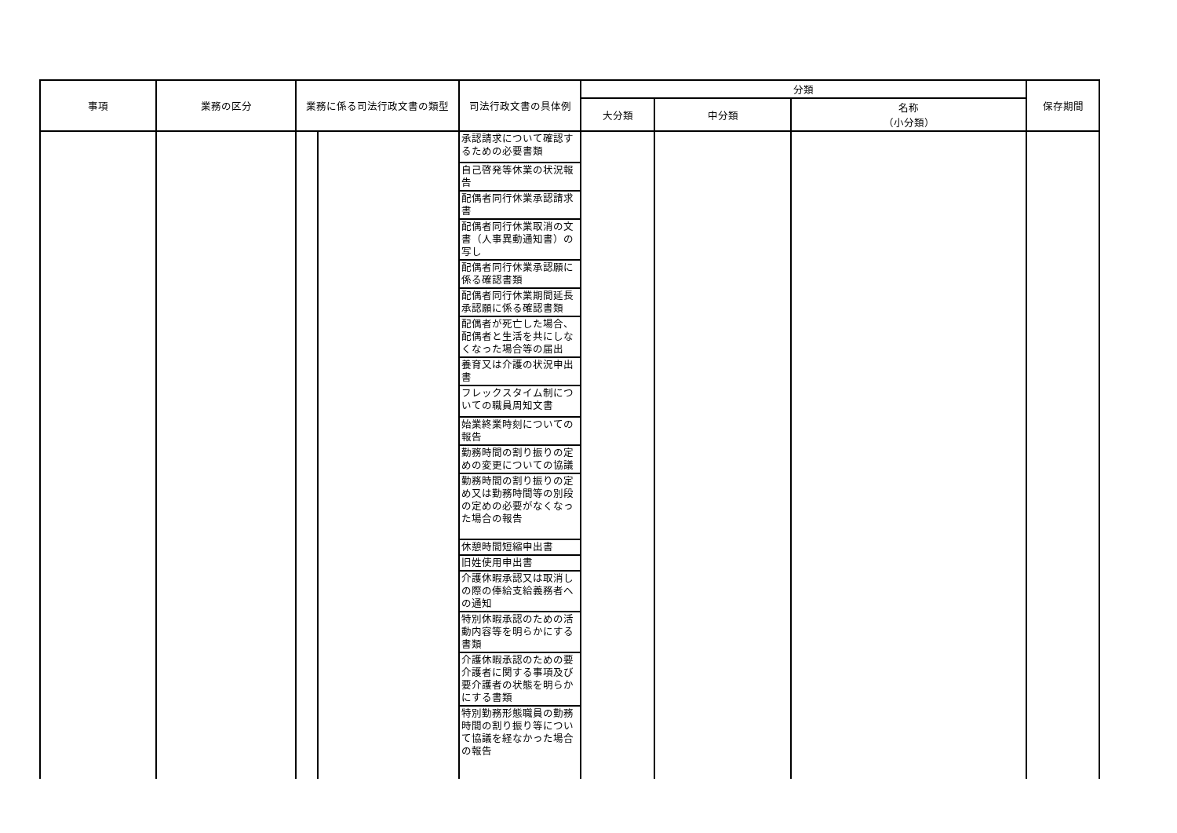| 事項 | 業務の区分 | 業務に係る司法行政文書の類型 | | 司法行政文書の具体例 | 分類 | | | 保存期間 |
| --- | --- | --- | --- | --- | --- | --- | --- | --- |
| | | | | | 大分類 | 中分類 | 名称 （小分類） | |
| | | | | 承認請求について確認するための必要書類 自己啓発等休業の状況報告 配偶者同行休業承認請求書 配偶者同行休業取消の文書（人事異動通知書）の写し 配偶者同行休業承認願に係る確認書類 配偶者同行休業期間延長承認願に係る確認書類 配偶者が死亡した場合、配偶者と生活を共にしなくなった場合等の届出 養育又は介護の状況申出書 フレックスタイム制についての職員周知文書 始業終業時刻についての報告 勤務時間の割り振りの定めの変更についての協議 勤務時間の割り振りの定め又は勤務時間等の別段の定めの必要がなくなった場合の報告 休憩時間短縮申出書 旧姓使用申出書 介護休暇承認又は取消しの際の俸給支給義務者への通知 特別休暇承認のための活動内容等を明らかにする書類 介護休暇承認のための要介護者に関する事項及び要介護者の状態を明らかにする書類 特別勤務形態職員の勤務時間の割り振り等について協議を経なかった場合の報告 | | | | |